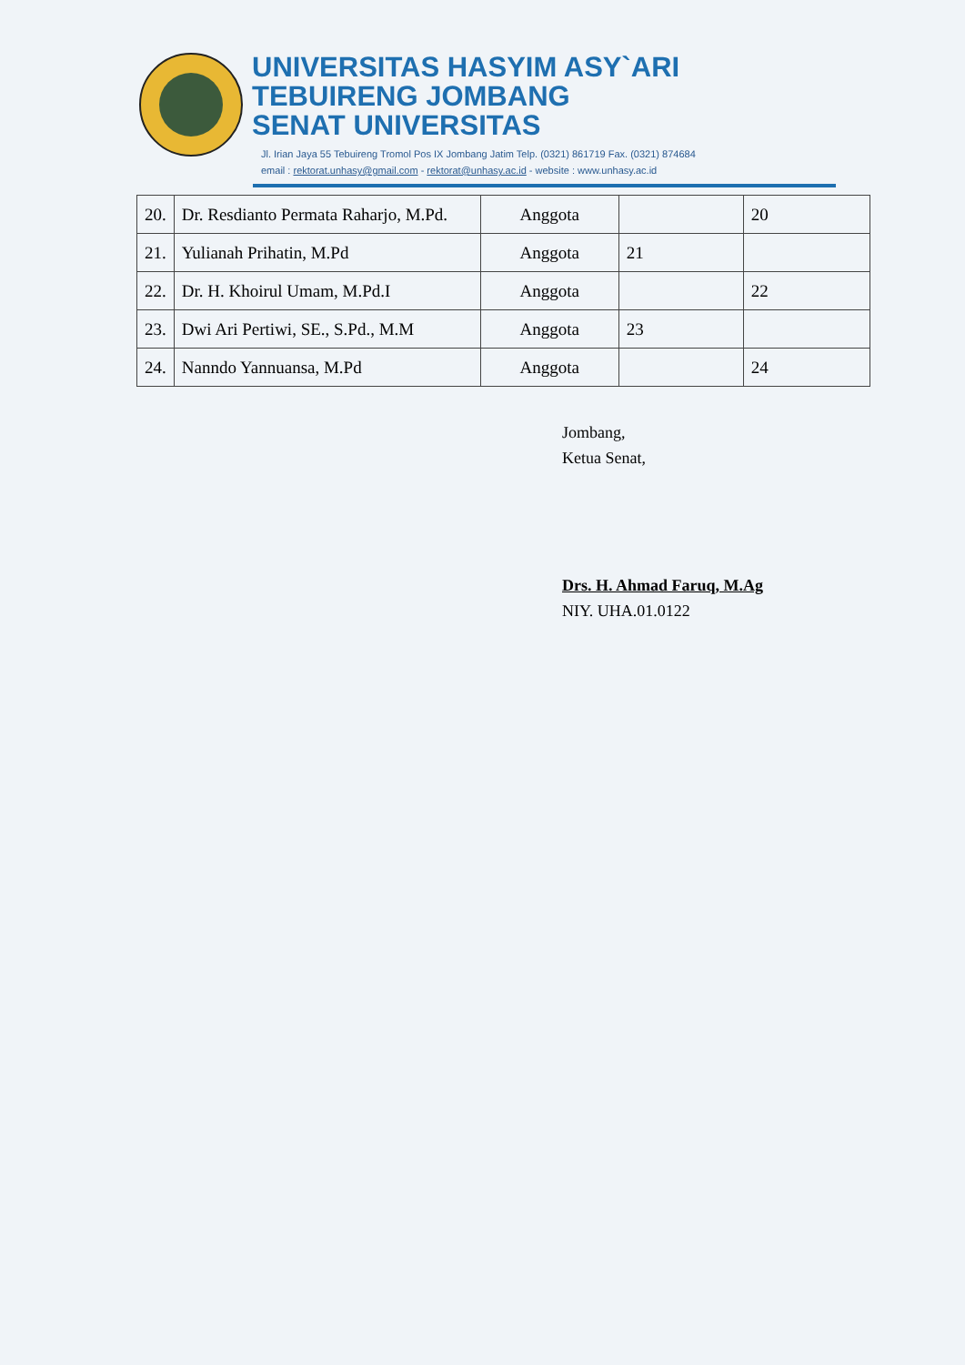UNIVERSITAS HASYIM ASY`ARI
TEBUIRENG JOMBANG
SENAT UNIVERSITAS
Jl. Irian Jaya 55 Tebuireng Tromol Pos IX Jombang Jatim Telp. (0321) 861719 Fax. (0321) 874684
email : rektorat.unhasy@gmail.com - rektorat@unhasy.ac.id - website : www.unhasy.ac.id
| 20. | Dr. Resdianto Permata Raharjo, M.Pd. | Anggota | | 20 |
| 21. | Yulianah Prihatin, M.Pd | Anggota | 21 | |
| 22. | Dr. H. Khoirul Umam, M.Pd.I | Anggota | | 22 |
| 23. | Dwi Ari Pertiwi, SE., S.Pd., M.M | Anggota | 23 | |
| 24. | Nanndo Yannuansa, M.Pd | Anggota | | 24 |
Jombang,
Ketua Senat,
Drs. H. Ahmad Faruq, M.Ag
NIY. UHA.01.0122